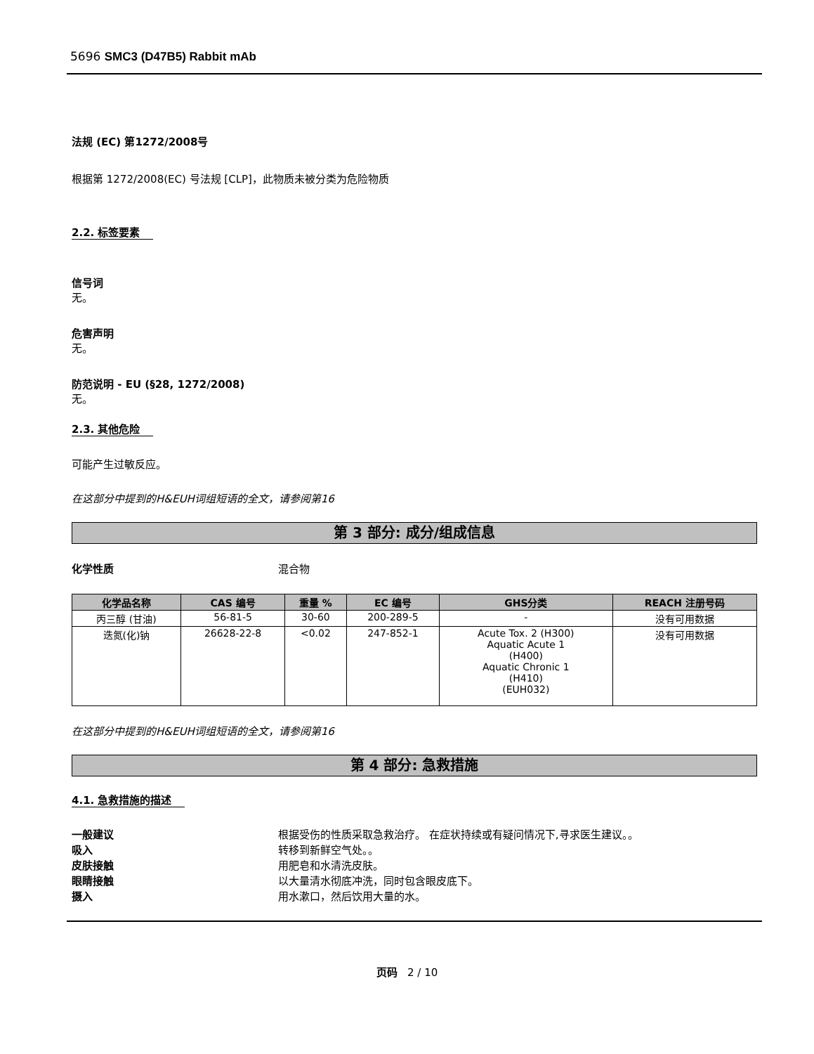5696 SMC3 (D47B5) Rabbit mAb
法规 (EC) 第1272/2008号
根据第 1272/2008(EC) 号法规 [CLP]，此物质未被分类为危险物质
2.2. 标签要素
信号词
无。
危害声明
无。
防范说明 - EU (§28, 1272/2008)
无。
2.3. 其他危险
可能产生过敏反应。
在这部分中提到的H&EUH词组短语的全文，请参阅第16
第 3 部分: 成分/组成信息
化学性质 混合物
| 化学品名称 | CAS 编号 | 重量 % | EC 编号 | GHS分类 | REACH 注册号码 |
| --- | --- | --- | --- | --- | --- |
| 丙三醇 (甘油) | 56-81-5 | 30-60 | 200-289-5 | - | 没有可用数据 |
| 迭氮(化)钠 | 26628-22-8 | <0.02 | 247-852-1 | Acute Tox. 2 (H300) Aquatic Acute 1 (H400) Aquatic Chronic 1 (H410) (EUH032) | 没有可用数据 |
在这部分中提到的H&EUH词组短语的全文，请参阅第16
第 4 部分: 急救措施
4.1. 急救措施的描述
一般建议 根据受伤的性质采取急救治疗。 在症状持续或有疑问情况下,寻求医生建议。。
吸入 转移到新鲜空气处。。
皮肤接触 用肥皂和水清洗皮肤。
眼睛接触 以大量清水彻底冲洗，同时包含眼皮底下。
摄入 用水漱口，然后饮用大量的水。
页码 2 / 10